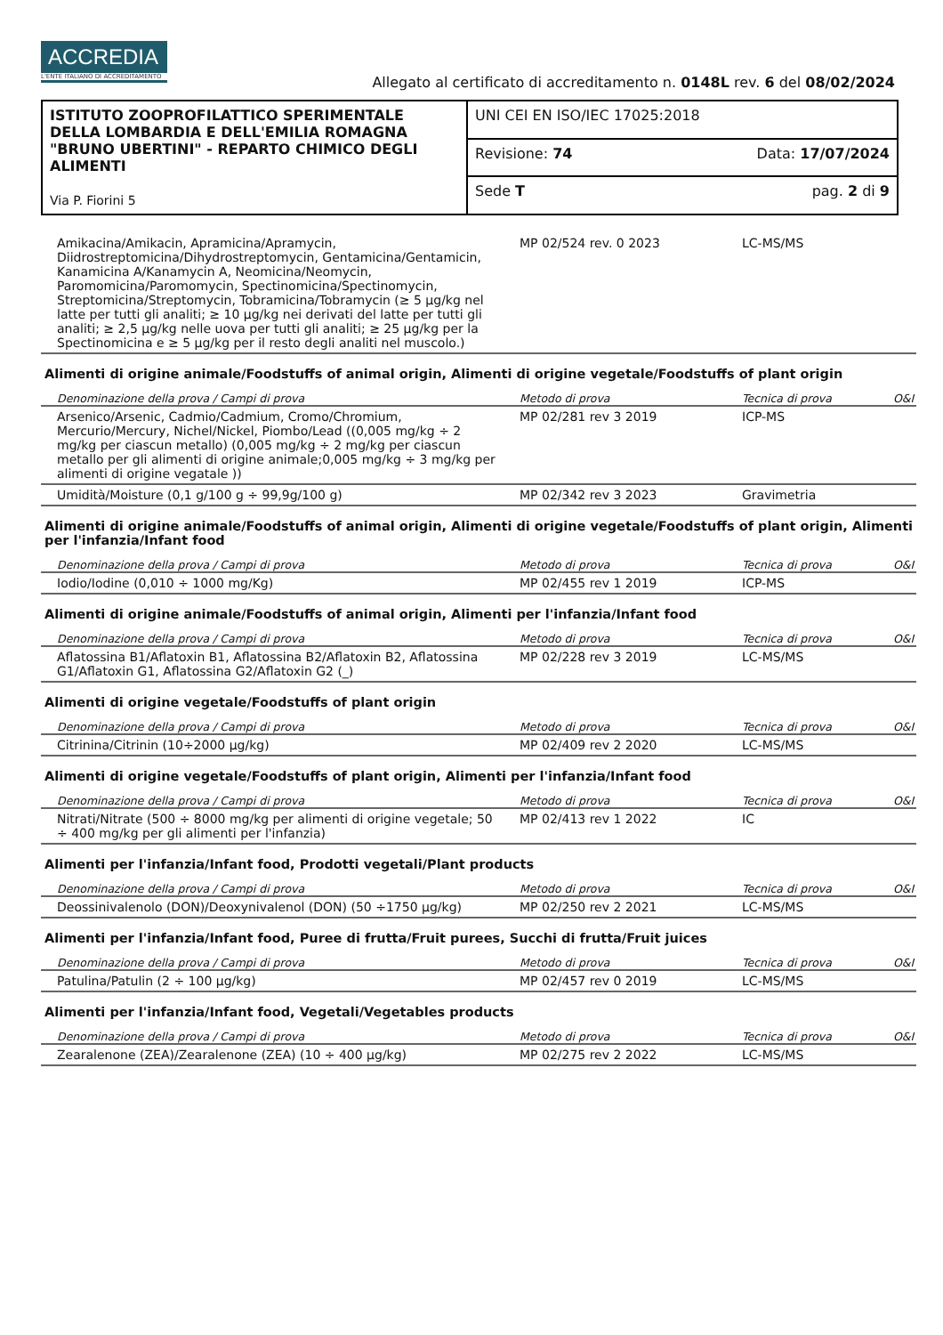ACCREDIA
L'ENTE ITALIANO DI ACCREDITAMENTO
Allegato al certificato di accreditamento n. 0148L rev. 6 del 08/02/2024
| ISTITUTO ZOOPROFILATTICO SPERIMENTALE DELLA LOMBARDIA E DELL'EMILIA ROMAGNA "BRUNO UBERTINI" - REPARTO CHIMICO DEGLI ALIMENTI Via P. Fiorini 5 | UNI CEI EN ISO/IEC 17025:2018 |
| | Revisione: 74 Data: 17/07/2024 |
| | Sede T pag. 2 di 9 |
| Amikacina/Amikacin, Apramicina/Apramycin, Diidrostreptomicina/Dihydrostreptomycin, Gentamicina/Gentamicin, Kanamicina A/Kanamycin A, Neomicina/Neomycin, Paromomicina/Paromomycin, Spectinomicina/Spectinomycin, Streptomicina/Streptomycin, Tobramicina/Tobramycin (≥ 5 µg/kg nel latte per tutti gli analiti; ≥ 10 µg/kg nei derivati del latte per tutti gli analiti; ≥ 2,5 µg/kg nelle uova per tutti gli analiti; ≥ 25 µg/kg per la Spectinomicina e ≥ 5 µg/kg per il resto degli analiti nel muscolo.) | MP 02/524 rev. 0 2023 | LC-MS/MS | |
| Alimenti di origine animale/Foodstuffs of animal origin, Alimenti di origine vegetale/Foodstuffs of plant origin | | | |
| Denominazione della prova / Campi di prova | Metodo di prova | Tecnica di prova | O&I |
| Arsenico/Arsenic, Cadmio/Cadmium, Cromo/Chromium, Mercurio/Mercury, Nichel/Nickel, Piombo/Lead ((0,005 mg/kg ÷ 2 mg/kg per ciascun metallo) (0,005 mg/kg ÷ 2 mg/kg per ciascun metallo per gli alimenti di origine animale;0,005 mg/kg ÷ 3 mg/kg per alimenti di origine vegatale )) | MP 02/281 rev 3 2019 | ICP-MS | |
| Umidità/Moisture (0,1 g/100 g ÷ 99,9g/100 g) | MP 02/342 rev 3 2023 | Gravimetria | |
| Alimenti di origine animale/Foodstuffs of animal origin, Alimenti di origine vegetale/Foodstuffs of plant origin, Alimenti per l'infanzia/Infant food | | | |
| Denominazione della prova / Campi di prova | Metodo di prova | Tecnica di prova | O&I |
| Iodio/Iodine (0,010 ÷ 1000 mg/Kg) | MP 02/455 rev 1 2019 | ICP-MS | |
| Alimenti di origine animale/Foodstuffs of animal origin, Alimenti per l'infanzia/Infant food | | | |
| Denominazione della prova / Campi di prova | Metodo di prova | Tecnica di prova | O&I |
| Aflatossina B1/Aflatoxin B1, Aflatossina B2/Aflatoxin B2, Aflatossina G1/Aflatoxin G1, Aflatossina G2/Aflatoxin G2 (_) | MP 02/228 rev 3 2019 | LC-MS/MS | |
| Alimenti di origine vegetale/Foodstuffs of plant origin | | | |
| Denominazione della prova / Campi di prova | Metodo di prova | Tecnica di prova | O&I |
| Citrinina/Citrinin (10÷2000 µg/kg) | MP 02/409 rev 2 2020 | LC-MS/MS | |
| Alimenti di origine vegetale/Foodstuffs of plant origin, Alimenti per l'infanzia/Infant food | | | |
| Denominazione della prova / Campi di prova | Metodo di prova | Tecnica di prova | O&I |
| Nitrati/Nitrate (500 ÷ 8000 mg/kg per alimenti di origine vegetale; 50 ÷ 400 mg/kg per gli alimenti per l'infanzia) | MP 02/413 rev 1 2022 | IC | |
| Alimenti per l'infanzia/Infant food, Prodotti vegetali/Plant products | | | |
| Denominazione della prova / Campi di prova | Metodo di prova | Tecnica di prova | O&I |
| Deossinivalenolo (DON)/Deoxynivalenol (DON) (50 ÷1750 µg/kg) | MP 02/250 rev 2 2021 | LC-MS/MS | |
| Alimenti per l'infanzia/Infant food, Puree di frutta/Fruit purees, Succhi di frutta/Fruit juices | | | |
| Denominazione della prova / Campi di prova | Metodo di prova | Tecnica di prova | O&I |
| Patulina/Patulin (2 ÷ 100 µg/kg) | MP 02/457 rev 0 2019 | LC-MS/MS | |
| Alimenti per l'infanzia/Infant food, Vegetali/Vegetables products | | | |
| Denominazione della prova / Campi di prova | Metodo di prova | Tecnica di prova | O&I |
| Zearalenone (ZEA)/Zearalenone (ZEA) (10 ÷ 400 µg/kg) | MP 02/275 rev 2 2022 | LC-MS/MS | |